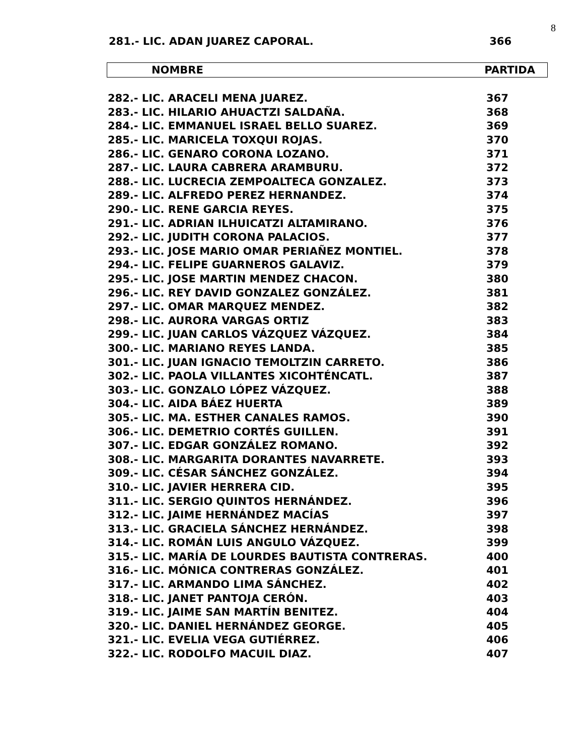8
281.- LIC. ADAN JUAREZ CAPORAL. 366
NOMBRE PARTIDA
| 282.- LIC. ARACELI MENA JUAREZ. | 367 |
| 283.- LIC. HILARIO AHUACTZI SALDAÑA. | 368 |
| 284.- LIC. EMMANUEL ISRAEL BELLO SUAREZ. | 369 |
| 285.- LIC. MARICELA TOXQUI ROJAS. | 370 |
| 286.- LIC. GENARO CORONA LOZANO. | 371 |
| 287.- LIC. LAURA CABRERA ARAMBURU. | 372 |
| 288.- LIC. LUCRECIA ZEMPOALTECA GONZALEZ. | 373 |
| 289.- LIC. ALFREDO PEREZ HERNANDEZ. | 374 |
| 290.- LIC. RENE GARCIA REYES. | 375 |
| 291.- LIC. ADRIAN ILHUICATZI ALTAMIRANO. | 376 |
| 292.- LIC. JUDITH CORONA PALACIOS. | 377 |
| 293.- LIC. JOSE MARIO OMAR PERIAÑEZ MONTIEL. | 378 |
| 294.- LIC. FELIPE GUARNEROS GALAVIZ. | 379 |
| 295.- LIC. JOSE MARTIN MENDEZ CHACON. | 380 |
| 296.- LIC. REY DAVID GONZALEZ GONZÁLEZ. | 381 |
| 297.- LIC. OMAR MARQUEZ MENDEZ. | 382 |
| 298.- LIC. AURORA VARGAS ORTIZ | 383 |
| 299.- LIC. JUAN CARLOS VÁZQUEZ VÁZQUEZ. | 384 |
| 300.- LIC. MARIANO REYES LANDA. | 385 |
| 301.- LIC. JUAN IGNACIO TEMOLTZIN CARRETO. | 386 |
| 302.- LIC. PAOLA VILLANTES XICOHTÉNCATL. | 387 |
| 303.- LIC. GONZALO LÓPEZ VÁZQUEZ. | 388 |
| 304.- LIC. AIDA BÁEZ HUERTA | 389 |
| 305.- LIC. MA. ESTHER CANALES RAMOS. | 390 |
| 306.- LIC. DEMETRIO CORTÉS GUILLEN. | 391 |
| 307.- LIC. EDGAR GONZÁLEZ ROMANO. | 392 |
| 308.- LIC. MARGARITA DORANTES NAVARRETE. | 393 |
| 309.- LIC. CÉSAR SÁNCHEZ GONZÁLEZ. | 394 |
| 310.- LIC. JAVIER HERRERA CID. | 395 |
| 311.- LIC. SERGIO QUINTOS HERNÁNDEZ. | 396 |
| 312.- LIC. JAIME HERNÁNDEZ MACÍAS | 397 |
| 313.- LIC. GRACIELA SÁNCHEZ HERNÁNDEZ. | 398 |
| 314.- LIC. ROMÁN LUIS ANGULO VÁZQUEZ. | 399 |
| 315.- LIC. MARÍA DE LOURDES BAUTISTA CONTRERAS. | 400 |
| 316.- LIC. MÓNICA CONTRERAS GONZÁLEZ. | 401 |
| 317.- LIC. ARMANDO LIMA SÁNCHEZ. | 402 |
| 318.- LIC. JANET PANTOJA CERÓN. | 403 |
| 319.- LIC. JAIME SAN MARTÍN BENITEZ. | 404 |
| 320.- LIC. DANIEL HERNÁNDEZ GEORGE. | 405 |
| 321.- LIC. EVELIA VEGA GUTIÉRREZ. | 406 |
| 322.- LIC. RODOLFO MACUIL DIAZ. | 407 |